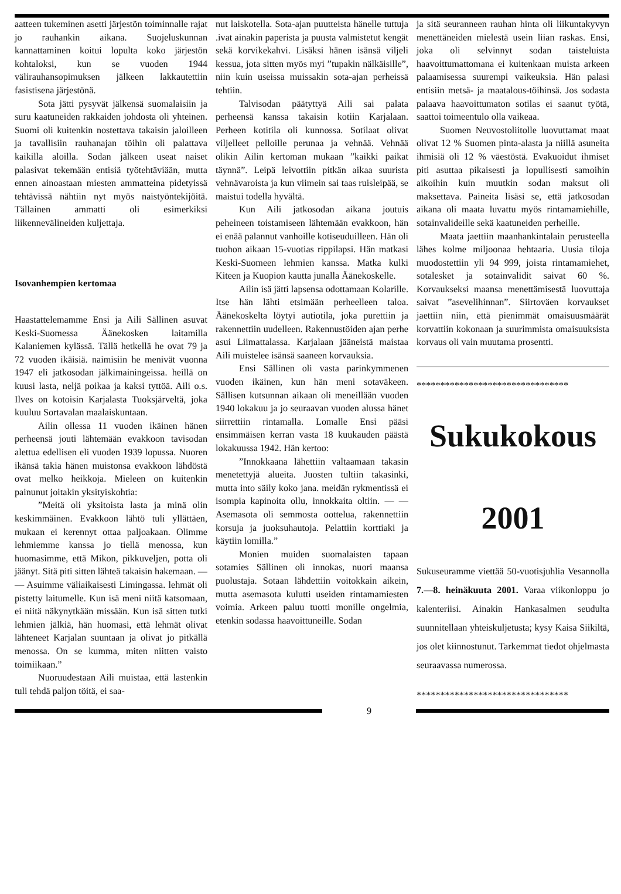aatteen tukeminen asetti järjestön toiminnalle rajat jo rauhankin aikana. Suojeluskunnan kannattaminen koitui lopulta koko järjestön kohtaloksi, kun se vuoden 1944 välirauhansopimuksen jälkeen lakkautettiin fasistisena järjestönä.
Sota jätti pysyvät jälkensä suomalaisiin ja suru kaatuneiden rakkaiden johdosta oli yhteinen. Suomi oli kuitenkin nostettava takaisin jaloilleen ja tavallisiin rauhanajan töihin oli palattava kaikilla aloilla. Sodan jälkeen useat naiset palasivat tekemään entisiä työtehtäviään, mutta ennen ainoastaan miesten ammatteina pidetyissä tehtävissä nähtiin nyt myös naistyöntekijöitä. Tällainen ammatti oli esimerkiksi liikennevälineiden kuljettaja.
Isovanhempien kertomaa
Haastattelemamme Ensi ja Aili Sällinen asuvat Keski-Suomessa Äänekosken laitamilla Kalaniemen kylässä. Tällä hetkellä he ovat 79 ja 72 vuoden ikäisiä. naimisiin he menivät vuonna 1947 eli jatkosodan jälkimainingeissa. heillä on kuusi lasta, neljä poikaa ja kaksi tyttöä. Aili o.s. Ilves on kotoisin Karjalasta Tuoksjärveltä, joka kuuluu Sortavalan maalaiskuntaan.
Ailin ollessa 11 vuoden ikäinen hänen perheensä jouti lähtemään evakkoon tavisodan alettua edellisen eli vuoden 1939 lopussa. Nuoren ikänsä takia hänen muistonsa evakkoon lähdöstä ovat melko heikkoja. Mieleen on kuitenkin painunut joitakin yksityiskohtia:
”Meitä oli yksitoista lasta ja minä olin keskimmäinen. Evakkoon lähtö tuli yllättäen, mukaan ei kerennyt ottaa paljoakaan. Olimme lehmiemme kanssa jo tiellä menossa, kun huomasimme, että Mikon, pikkuveljen, potta oli jäänyt. Sitä piti sitten lähteä takaisin hakemaan. — — Asuimme väliaikaisesti Limingassa. lehmät oli pistetty laitumelle. Kun isä meni niitä katsomaan, ei niitä näkynytkään missään. Kun isä sitten tutki lehmien jälkiä, hän huomasi, että lehmät olivat lähteneet Karjalan suuntaan ja olivat jo pitkällä menossa. On se kumma, miten niitten vaisto toimiikaan.”
Nuoruudestaan Aili muistaa, että lastenkin tuli tehdä paljon töitä, ei saa-
nut laiskotella. Sota-ajan puutteista hänelle tuttuja .ivat ainakin paperista ja puusta valmistetut kengät sekä korvikekahvi. Lisäksi hänen isänsä viljeli kessua, jota sitten myös myi ”tupakin nälkäisille”, niin kuin useissa muissakin sota-ajan perheissä tehtiin.
Talvisodan päätyttyä Aili sai palata perheensä kanssa takaisin kotiin Karjalaan. Perheen kotitila oli kunnossa. Sotilaat olivat viljelleet pelloille perunaa ja vehnää. Vehnää olikin Ailin kertoman mukaan ”kaikki paikat täynnä”. Leipä leivottiin pitkän aikaa suurista vehnävaroista ja kun viimein sai taas ruisleipää, se maistui todella hyvältä.
Kun Aili jatkosodan aikana joutuis peheineen toistamiseen lähtemään evakkoon, hän ei enää palannut vanhoille kotiseuduilleen. Hän oli tuohon aikaan 15-vuotias rippilapsi. Hän matkasi Keski-Suomeen lehmien kanssa. Matka kulki Kiteen ja Kuopion kautta junalla Äänekoskelle.
Ailin isä jätti lapsensa odottamaan Kolarille. Itse hän lähti etsimään perheelleen taloa. Äänekoskelta löytyi autiotila, joka purettiin ja rakennettiin uudelleen. Rakennustöiden ajan perhe asui Liimattalassa. Karjalaan jääneistä maistaa Aili muistelee isänsä saaneen korvauksia.
Ensi Sällinen oli vasta parinkymmenen vuoden ikäinen, kun hän meni sotaväkeen. Sällisen kutsunnan aikaan oli meneillään vuoden 1940 lokakuu ja jo seuraavan vuoden alussa hänet siirrettiin rintamalla. Lomalle Ensi pääsi ensimmäisen kerran vasta 18 kuukauden päästä lokakuussa 1942. Hän kertoo:
”Innokkaana lähettiin valtaamaan takasin menetettyjä alueita. Juosten tultiin takasinki, mutta into säily koko jana. meidän rykmentissä ei isompia kapinoita ollu, innokkaita oltiin. — — Asemasota oli semmosta oottelua, rakennettiin korsuja ja juoksuhautoja. Pelattiin korttiaki ja käytiin lomilla.”
Monien muiden suomalaisten tapaan sotamies Sällinen oli innokas, nuori maansa puolustaja. Sotaan lähdettiin voitokkain aikein, mutta asemasota kulutti useiden rintamamiesten voimia. Arkeen paluu tuotti monille ongelmia, etenkin sodassa haavoittuneille. Sodan
ja sitä seuranneen rauhan hinta oli liikuntakyvyn menettäneiden mielestä usein liian raskas. Ensi, joka oli selvinnyt sodan taisteluista haavoittumattomana ei kuitenkaan muista arkeen palaamisessa suurempi vaikeuksia. Hän palasi entisiin metsä- ja maatalous-töihinsä. Jos sodasta palaava haavoittumaton sotilas ei saanut työtä, saattoi toimeentulo olla vaikeaa.
Suomen Neuvostoliitolle luovuttamat maat olivat 12 % Suomen pinta-alasta ja niillä asuneita ihmisiä oli 12 % väestöstä. Evakuoidut ihmiset piti asuttaa pikaisesti ja lopullisesti samoihin aikoihin kuin muutkin sodan maksut oli maksettava. Paineita lisäsi se, että jatkosodan aikana oli maata luvattu myös rintamamiehille, sotainvalideille sekä kaatuneiden perheille.
Maata jaettiin maanhankintalain perusteella lähes kolme miljoonaa hehtaaria. Uusia tiloja muodostettiin yli 94 999, joista rintamamiehet, sotalesket ja sotainvalidit saivat 60 %. Korvaukseksi maansa menettämisestä luovuttaja saivat ”asevelihinnan”. Siirtoväen korvaukset jaettiin niin, että pienimmät omaisuusmäärät korvattiin kokonaan ja suurimmista omaisuuksista korvaus oli vain muutama prosentti.
********************************
Sukukokous
2001
Sukuseuramme viettää 50-vuotisjuhlia Vesannolla 7.—8. heinäkuuta 2001. Varaa viikonloppu jo kalenteriisi. Ainakin Hankasalmen seudulta suunnitellaan yhteiskuljetusta; kysy Kaisa Siikiltä, jos olet kiinnostunut. Tarkemmat tiedot ohjelmasta seuraavassa numerossa.
********************************
9